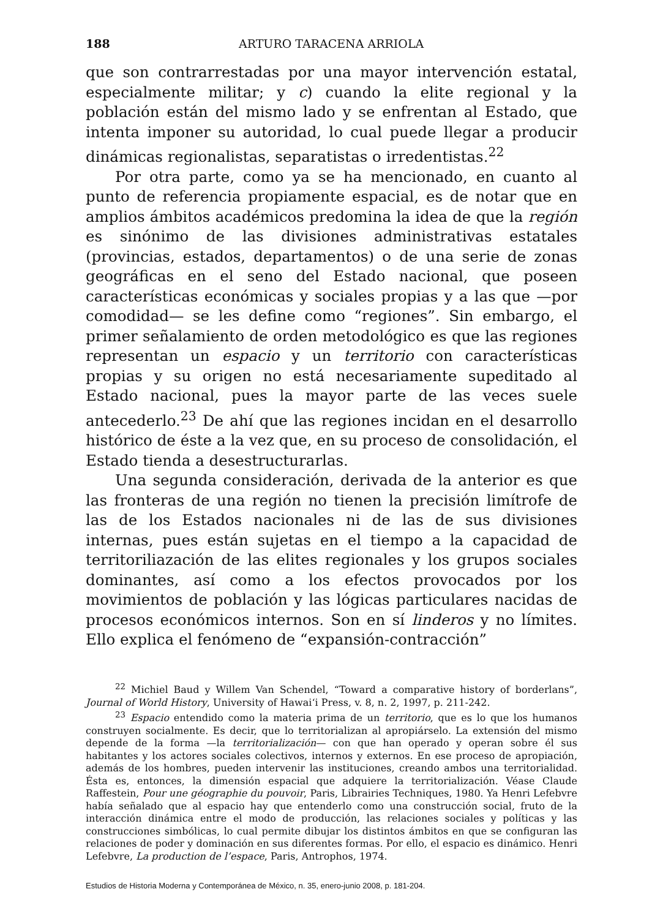188 ARTURO TARACENA ARRIOLA
que son contrarrestadas por una mayor intervención estatal, especialmente militar; y c) cuando la elite regional y la población están del mismo lado y se enfrentan al Estado, que intenta imponer su autoridad, lo cual puede llegar a producir dinámicas regionalistas, separatistas o irredentistas.<sup>22</sup>
Por otra parte, como ya se ha mencionado, en cuanto al punto de referencia propiamente espacial, es de notar que en amplios ámbitos académicos predomina la idea de que la región es sinónimo de las divisiones administrativas estatales (provincias, estados, departamentos) o de una serie de zonas geográficas en el seno del Estado nacional, que poseen características económicas y sociales propias y a las que —por comodidad— se les define como “regiones”. Sin embargo, el primer señalamiento de orden metodológico es que las regiones representan un espacio y un territorio con características propias y su origen no está necesariamente supeditado al Estado nacional, pues la mayor parte de las veces suele antecederlo.<sup>23</sup> De ahí que las regiones incidan en el desarrollo histórico de éste a la vez que, en su proceso de consolidación, el Estado tienda a desestructurarlas.
Una segunda consideración, derivada de la anterior es que las fronteras de una región no tienen la precisión limítrofe de las de los Estados nacionales ni de las de sus divisiones internas, pues están sujetas en el tiempo a la capacidad de territoriliazación de las elites regionales y los grupos sociales dominantes, así como a los efectos provocados por los movimientos de población y las lógicas particulares nacidas de procesos económicos internos. Son en sí linderos y no límites. Ello explica el fenómeno de “expansión-contracción”
<sup>22</sup> Michiel Baud y Willem Van Schendel, “Toward a comparative history of borderlans”, Journal of World History, University of Hawai‘i Press, v. 8, n. 2, 1997, p. 211-242.
<sup>23</sup> Espacio entendido como la materia prima de un territorio, que es lo que los humanos construyen socialmente. Es decir, que lo territorializan al apropiárselo. La extensión del mismo depende de la forma —la territorialización— con que han operado y operan sobre él sus habitantes y los actores sociales colectivos, internos y externos. En ese proceso de apropiación, además de los hombres, pueden intervenir las instituciones, creando ambos una territorialidad. Ésta es, entonces, la dimensión espacial que adquiere la territorialización. Véase Claude Raffestein, Pour une géographie du pouvoir, Paris, Librairies Techniques, 1980. Ya Henri Lefebvre había señalado que al espacio hay que entenderlo como una construcción social, fruto de la interacción dinámica entre el modo de producción, las relaciones sociales y políticas y las construcciones simbólicas, lo cual permite dibujar los distintos ámbitos en que se configuran las relaciones de poder y dominación en sus diferentes formas. Por ello, el espacio es dinámico. Henri Lefebvre, La production de l’espace, Paris, Antrophos, 1974.
Estudios de Historia Moderna y Contemporánea de México, n. 35, enero-junio 2008, p. 181-204.